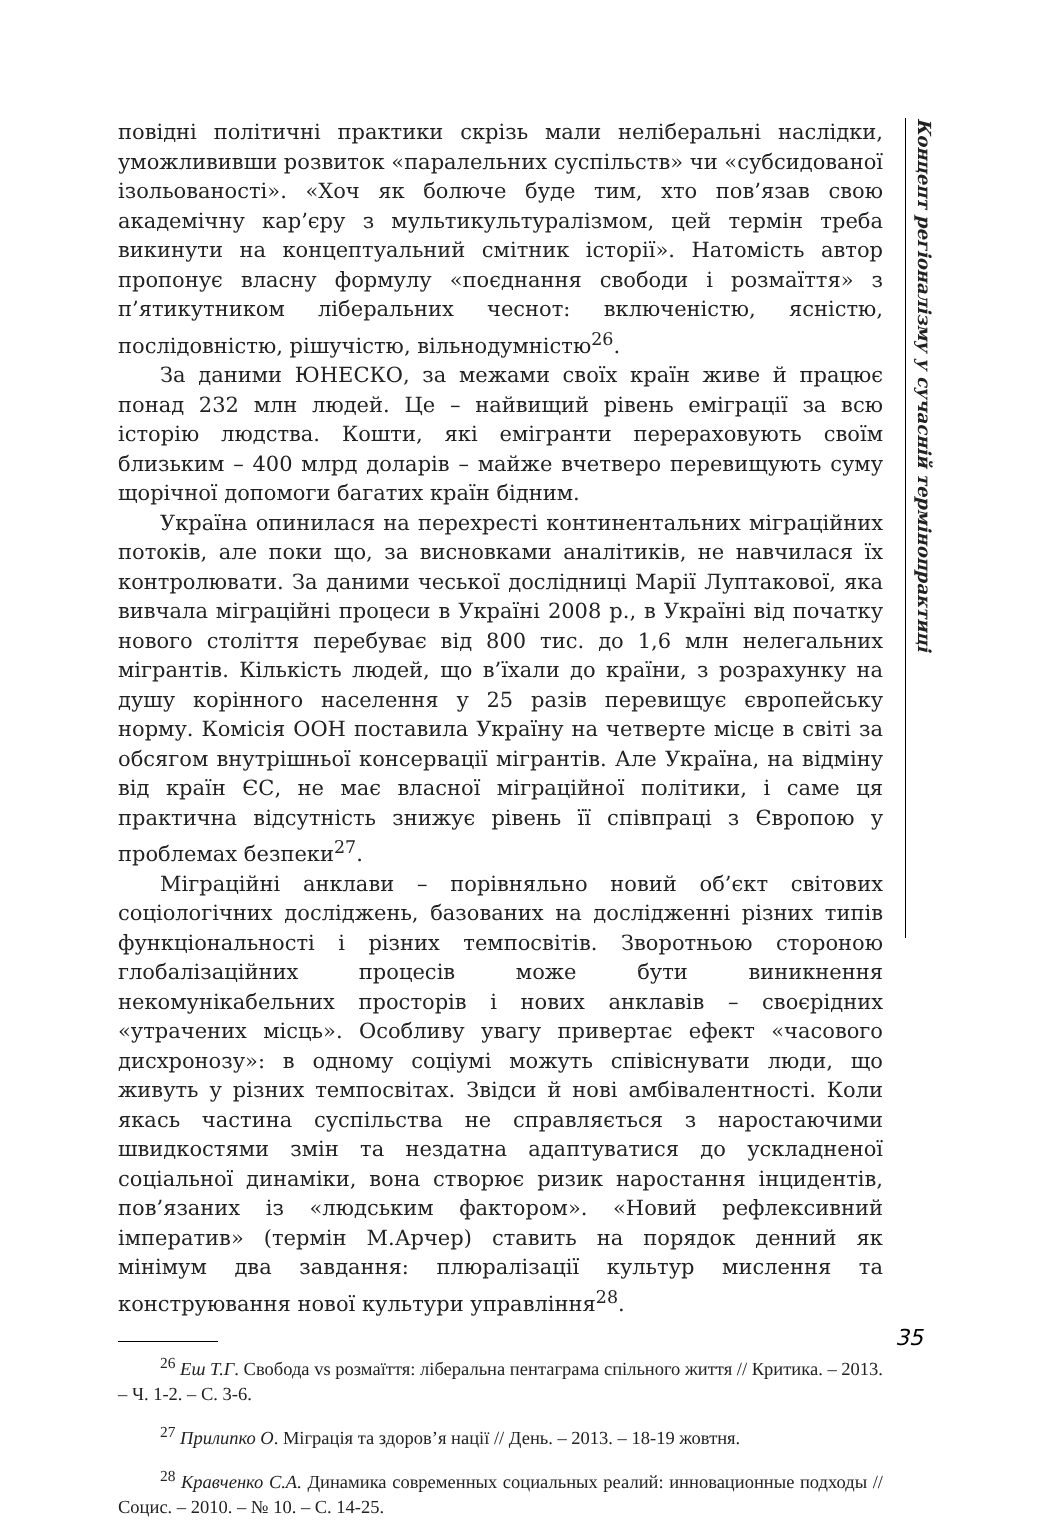повідні політичні практики скрізь мали неліберальні наслідки, уможлививши розвиток «паралельних суспільств» чи «субсидованої ізольованості». «Хоч як болюче буде тим, хто пов’язав свою академічну кар’єру з мультикультуралізмом, цей термін треба викинути на концептуальний смітник історії». Натомість автор пропонує власну формулу «поєднання свободи і розмаїття» з п’ятикутником ліберальних чеснот: включеністю, ясністю, послідовністю, рішучістю, вільнодумністю<sup>26</sup>.
За даними ЮНЕСКО, за межами своїх країн живе й працює понад 232 млн людей. Це – найвищий рівень еміграції за всю історію людства. Кошти, які емігранти перераховують своїм близьким – 400 млрд доларів – майже вчетверо перевищують суму щорічної допомоги багатих країн бідним.
Україна опинилася на перехресті континентальних міграційних потоків, але поки що, за висновками аналітиків, не навчилася їх контролювати. За даними чеської дослідниці Марії Луптакової, яка вивчала міграційні процеси в Україні 2008 р., в Україні від початку нового століття перебуває від 800 тис. до 1,6 млн нелегальних мігрантів. Кількість людей, що в’їхали до країни, з розрахунку на душу корінного населення у 25 разів перевищує європейську норму. Комісія ООН поставила Україну на четверте місце в світі за обсягом внутрішньої консервації мігрантів. Але Україна, на відміну від країн ЄС, не має власної міграційної політики, і саме ця практична відсутність знижує рівень її співпраці з Європою у проблемах безпеки<sup>27</sup>.
Міграційні анклави – порівняльно новий об’єкт світових соціологічних досліджень, базованих на дослідженні різних типів функціональності і різних темпосвітів. Зворотньою стороною глобалізаційних процесів може бути виникнення некомунікабельних просторів і нових анклавів – своєрідних «утрачених місць». Особливу увагу привертає ефект «часового дисхронозу»: в одному соціумі можуть співіснувати люди, що живуть у різних темпосвітах. Звідси й нові амбівалентності. Коли якась частина суспільства не справляється з наростаючими швидкостями змін та нездатна адаптуватися до ускладненої соціальної динаміки, вона створює ризик наростання інцидентів, пов’язаних із «людським фактором». «Новий рефлексивний імператив» (термін М.Арчер) ставить на порядок денний як мінімум два завдання: плюралізації культур мислення та конструювання нової культури управління<sup>28</sup>.
<sup>26</sup> Еш Т.Г. Свобода vs розмаїття: ліберальна пентаграма спільного життя // Критика. – 2013. – Ч. 1-2. – С. 3-6.
<sup>27</sup> Прилипко О. Міграція та здоров’я нації // День. – 2013. – 18-19 жовтня.
<sup>28</sup> Кравченко С.А. Динамика современных социальных реалий: инновационные подходы // Социс. – 2010. – № 10. – С. 14-25.
Концепт регіоналізму у сучасній термінопрактиці
35